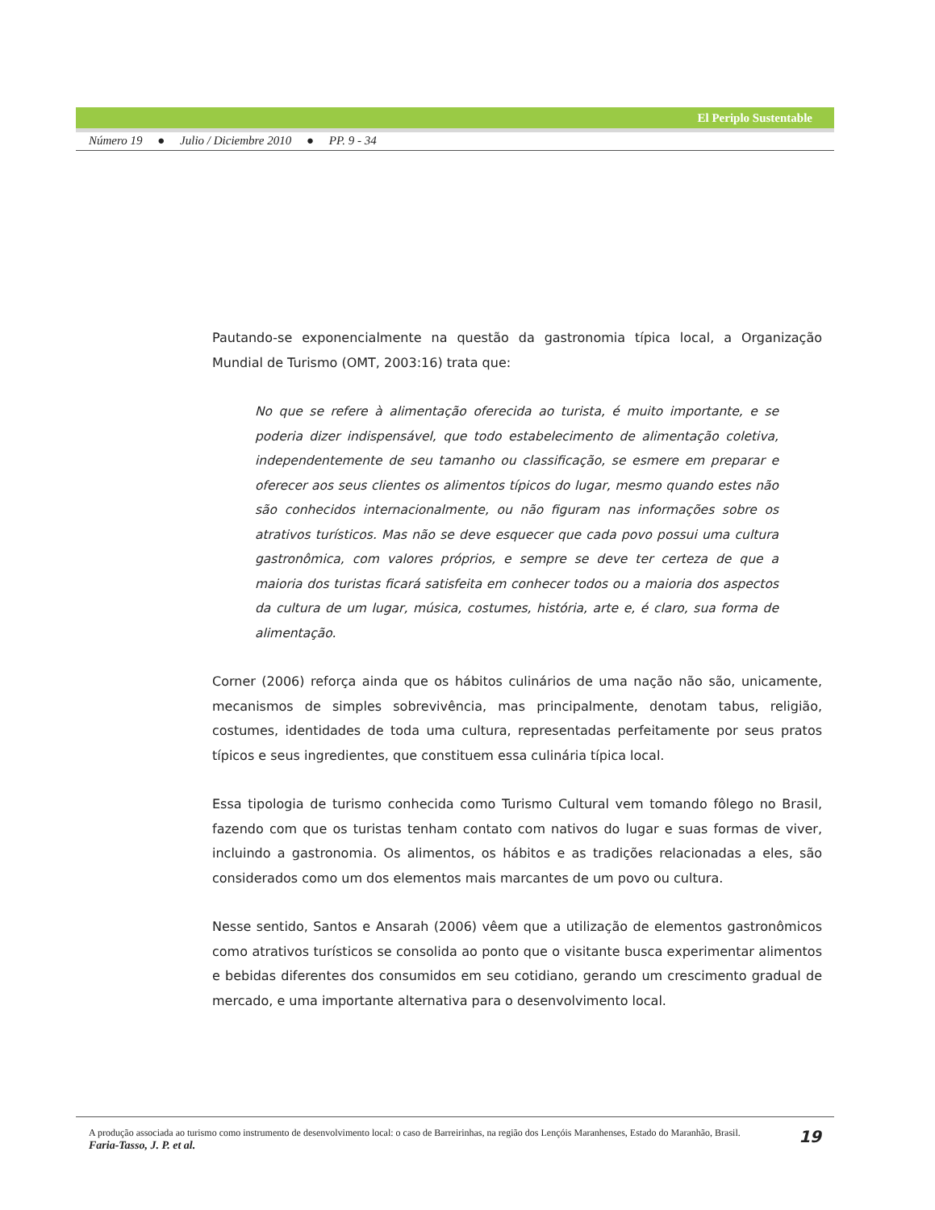El Periplo Sustentable
Número 19 ● Julio / Diciembre 2010 ● PP. 9 - 34
Pautando-se exponencialmente na questão da gastronomia típica local, a Organização Mundial de Turismo (OMT, 2003:16) trata que:
No que se refere à alimentação oferecida ao turista, é muito importante, e se poderia dizer indispensável, que todo estabelecimento de alimentação coletiva, independentemente de seu tamanho ou classificação, se esmere em preparar e oferecer aos seus clientes os alimentos típicos do lugar, mesmo quando estes não são conhecidos internacionalmente, ou não figuram nas informações sobre os atrativos turísticos. Mas não se deve esquecer que cada povo possui uma cultura gastronômica, com valores próprios, e sempre se deve ter certeza de que a maioria dos turistas ficará satisfeita em conhecer todos ou a maioria dos aspectos da cultura de um lugar, música, costumes, história, arte e, é claro, sua forma de alimentação.
Corner (2006) reforça ainda que os hábitos culinários de uma nação não são, unicamente, mecanismos de simples sobrevivência, mas principalmente, denotam tabus, religião, costumes, identidades de toda uma cultura, representadas perfeitamente por seus pratos típicos e seus ingredientes, que constituem essa culinária típica local.
Essa tipologia de turismo conhecida como Turismo Cultural vem tomando fôlego no Brasil, fazendo com que os turistas tenham contato com nativos do lugar e suas formas de viver, incluindo a gastronomia. Os alimentos, os hábitos e as tradições relacionadas a eles, são considerados como um dos elementos mais marcantes de um povo ou cultura.
Nesse sentido, Santos e Ansarah (2006) vêem que a utilização de elementos gastronômicos como atrativos turísticos se consolida ao ponto que o visitante busca experimentar alimentos e bebidas diferentes dos consumidos em seu cotidiano, gerando um crescimento gradual de mercado, e uma importante alternativa para o desenvolvimento local.
19 A produção associada ao turismo como instrumento de desenvolvimento local: o caso de Barreirinhas, na região dos Lençóis Maranhenses, Estado do Maranhão, Brasil.
Faria-Tasso, J. P. et al.